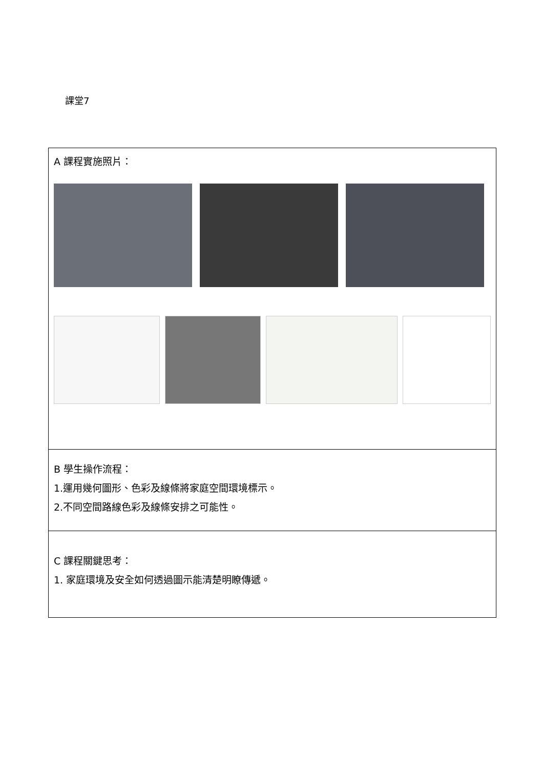課堂7
| A 課程實施照片： |
| B 學生操作流程： 1.運用幾何圖形、色彩及線條將家庭空間環境標示。 2.不同空間路線色彩及線條安排之可能性。 |
| C 課程關鍵思考： 1. 家庭環境及安全如何透過圖示能清楚明瞭傳遞。 |